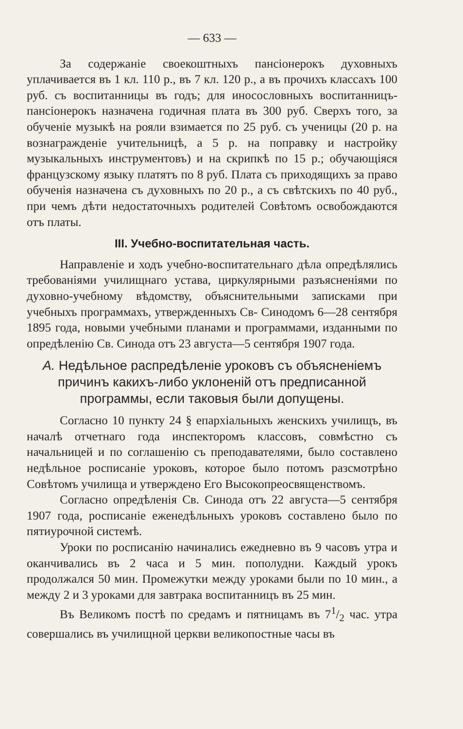— 633 —
За содержаніе своекоштныхъ пансіонерокъ духовныхъ уплачивается въ 1 кл. 110 р., въ 7 кл. 120 р., а въ прочихъ классахъ 100 руб. съ воспитанницы въ годъ; для иносословныхъ воспитанницъ-пансіонерокъ назначена годичная плата въ 300 руб. Сверхъ того, за обученіе музыкѣ на рояли взимается по 25 руб. съ ученицы (20 р. на вознагражденіе учительницѣ, а 5 р. на поправку и настройку музыкальныхъ инструментовъ) и на скрипкѣ по 15 р.; обучающіяся французскому языку платятъ по 8 руб. Плата съ приходящихъ за право обученія назначена съ духовныхъ по 20 р., а съ свѣтскихъ по 40 руб., при чемъ дѣти недостаточныхъ родителей Совѣтомъ освобождаются отъ платы.
III. Учебно-воспитательная часть.
Направленіе и ходъ учебно-воспитательнаго дѣла опредѣлялись требованіями училищнаго устава, циркулярными разъясненіями по духовно-учебному вѣдомству, объяснительными записками при учебныхъ программахъ, утвержденныхъ Св- Синодомъ 6—28 сентября 1895 года, новыми учебными планами и программами, изданными по опредѣленію Св. Синода отъ 23 августа—5 сентября 1907 года.
А. Недѣльное распредѣленіе уроковъ съ объясненіемъ причинъ какихъ-либо уклоненій отъ предписанной программы, если таковыя были допущены.
Согласно 10 пункту 24 § епархіальныхъ женскихъ училищъ, въ началѣ отчетнаго года инспекторомъ классовъ, совмѣстно съ начальницей и по соглашенію съ преподавателями, было составлено недѣльное росписаніе уроковъ, которое было потомъ разсмотрѣно Совѣтомъ училища и утверждено Его Высокопреосвященствомъ.
Согласно опредѣленія Св. Синода отъ 22 августа—5 сентября 1907 года, росписаніе еженедѣльныхъ уроковъ составлено было по пятиурочной системѣ.
Уроки по росписанію начинались ежедневно въ 9 часовъ утра и оканчивались въ 2 часа и 5 мин. пополудни. Каждый урокъ продолжался 50 мин. Промежутки между уроками были по 10 мин., а между 2 и 3 уроками для завтрака воспитанницъ въ 25 мин.
Въ Великомъ постѣ по средамъ и пятницамъ въ 71/2 час. утра совершались въ училищной церкви великопостные часы въ